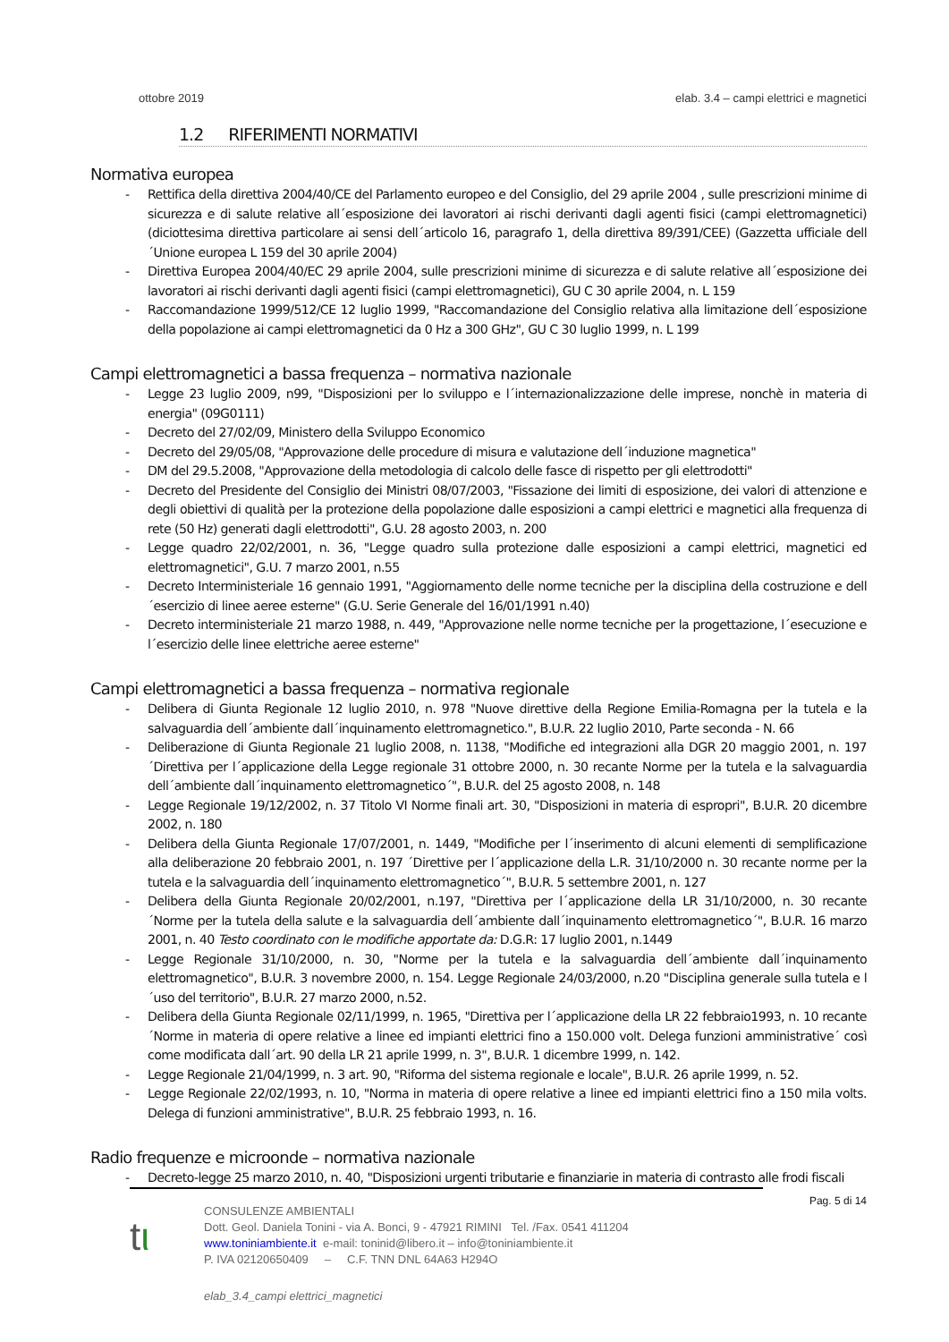ottobre 2019 elab. 3.4 – campi elettrici e magnetici
1.2 RIFERIMENTI NORMATIVI
Normativa europea
- Rettifica della direttiva 2004/40/CE del Parlamento europeo e del Consiglio, del 29 aprile 2004 , sulle prescrizioni minime di sicurezza e di salute relative all´esposizione dei lavoratori ai rischi derivanti dagli agenti fisici (campi elettromagnetici) (diciottesima direttiva particolare ai sensi dell´articolo 16, paragrafo 1, della direttiva 89/391/CEE) (Gazzetta ufficiale dell´Unione europea L 159 del 30 aprile 2004)
- Direttiva Europea 2004/40/EC 29 aprile 2004, sulle prescrizioni minime di sicurezza e di salute relative all´esposizione dei lavoratori ai rischi derivanti dagli agenti fisici (campi elettromagnetici), GU C 30 aprile 2004, n. L 159
- Raccomandazione 1999/512/CE 12 luglio 1999, "Raccomandazione del Consiglio relativa alla limitazione dell´esposizione della popolazione ai campi elettromagnetici da 0 Hz a 300 GHz", GU C 30 luglio 1999, n. L 199
Campi elettromagnetici a bassa frequenza – normativa nazionale
- Legge 23 luglio 2009, n99, "Disposizioni per lo sviluppo e l´internazionalizzazione delle imprese, nonchè in materia di energia" (09G0111)
- Decreto del 27/02/09, Ministero della Sviluppo Economico
- Decreto del 29/05/08, "Approvazione delle procedure di misura e valutazione dell´induzione magnetica"
- DM del 29.5.2008, "Approvazione della metodologia di calcolo delle fasce di rispetto per gli elettrodotti"
- Decreto del Presidente del Consiglio dei Ministri 08/07/2003, "Fissazione dei limiti di esposizione, dei valori di attenzione e degli obiettivi di qualità per la protezione della popolazione dalle esposizioni a campi elettrici e magnetici alla frequenza di rete (50 Hz) generati dagli elettrodotti", G.U. 28 agosto 2003, n. 200
- Legge quadro 22/02/2001, n. 36, "Legge quadro sulla protezione dalle esposizioni a campi elettrici, magnetici ed elettromagnetici", G.U. 7 marzo 2001, n.55
- Decreto Interministeriale 16 gennaio 1991, "Aggiornamento delle norme tecniche per la disciplina della costruzione e dell´esercizio di linee aeree esterne" (G.U. Serie Generale del 16/01/1991 n.40)
- Decreto interministeriale 21 marzo 1988, n. 449, "Approvazione nelle norme tecniche per la progettazione, l´esecuzione e l´esercizio delle linee elettriche aeree esterne"
Campi elettromagnetici a bassa frequenza – normativa regionale
- Delibera di Giunta Regionale 12 luglio 2010, n. 978 "Nuove direttive della Regione Emilia-Romagna per la tutela e la salvaguardia dell´ambiente dall´inquinamento elettromagnetico.", B.U.R. 22 luglio 2010, Parte seconda - N. 66
- Deliberazione di Giunta Regionale 21 luglio 2008, n. 1138, "Modifiche ed integrazioni alla DGR 20 maggio 2001, n. 197 ´Direttiva per l´applicazione della Legge regionale 31 ottobre 2000, n. 30 recante Norme per la tutela e la salvaguardia dell´ambiente dall´inquinamento elettromagnetico´", B.U.R. del 25 agosto 2008, n. 148
- Legge Regionale 19/12/2002, n. 37 Titolo VI Norme finali art. 30, "Disposizioni in materia di espropri", B.U.R. 20 dicembre 2002, n. 180
- Delibera della Giunta Regionale 17/07/2001, n. 1449, "Modifiche per l´inserimento di alcuni elementi di semplificazione alla deliberazione 20 febbraio 2001, n. 197 ´Direttive per l´applicazione della L.R. 31/10/2000 n. 30 recante norme per la tutela e la salvaguardia dell´inquinamento elettromagnetico´", B.U.R. 5 settembre 2001, n. 127
- Delibera della Giunta Regionale 20/02/2001, n.197, "Direttiva per l´applicazione della LR 31/10/2000, n. 30 recante ´Norme per la tutela della salute e la salvaguardia dell´ambiente dall´inquinamento elettromagnetico´", B.U.R. 16 marzo 2001, n. 40 Testo coordinato con le modifiche apportate da: D.G.R: 17 luglio 2001, n.1449
- Legge Regionale 31/10/2000, n. 30, "Norme per la tutela e la salvaguardia dell´ambiente dall´inquinamento elettromagnetico", B.U.R. 3 novembre 2000, n. 154. Legge Regionale 24/03/2000, n.20 "Disciplina generale sulla tutela e l´uso del territorio", B.U.R. 27 marzo 2000, n.52.
- Delibera della Giunta Regionale 02/11/1999, n. 1965, "Direttiva per l´applicazione della LR 22 febbraio1993, n. 10 recante ´Norme in materia di opere relative a linee ed impianti elettrici fino a 150.000 volt. Delega funzioni amministrative´ così come modificata dall´art. 90 della LR 21 aprile 1999, n. 3", B.U.R. 1 dicembre 1999, n. 142.
- Legge Regionale 21/04/1999, n. 3 art. 90, "Riforma del sistema regionale e locale", B.U.R. 26 aprile 1999, n. 52.
- Legge Regionale 22/02/1993, n. 10, "Norma in materia di opere relative a linee ed impianti elettrici fino a 150 mila volts. Delega di funzioni amministrative", B.U.R. 25 febbraio 1993, n. 16.
Radio frequenze e microonde – normativa nazionale
- Decreto-legge 25 marzo 2010, n. 40, "Disposizioni urgenti tributarie e finanziarie in materia di contrasto alle frodi fiscali
Pag. 5 di 14
tι
CONSULENZE AMBIENTALI
Dott. Geol. Daniela Tonini - via A. Bonci, 9 - 47921 RIMINI Tel. /Fax. 0541 411204
www.toniniambiente.it e-mail: toninid@libero.it – info@toniniambiente.it
P. IVA 02120650409 – C.F. TNN DNL 64A63 H294O
elab_3.4_campi elettrici_magnetici